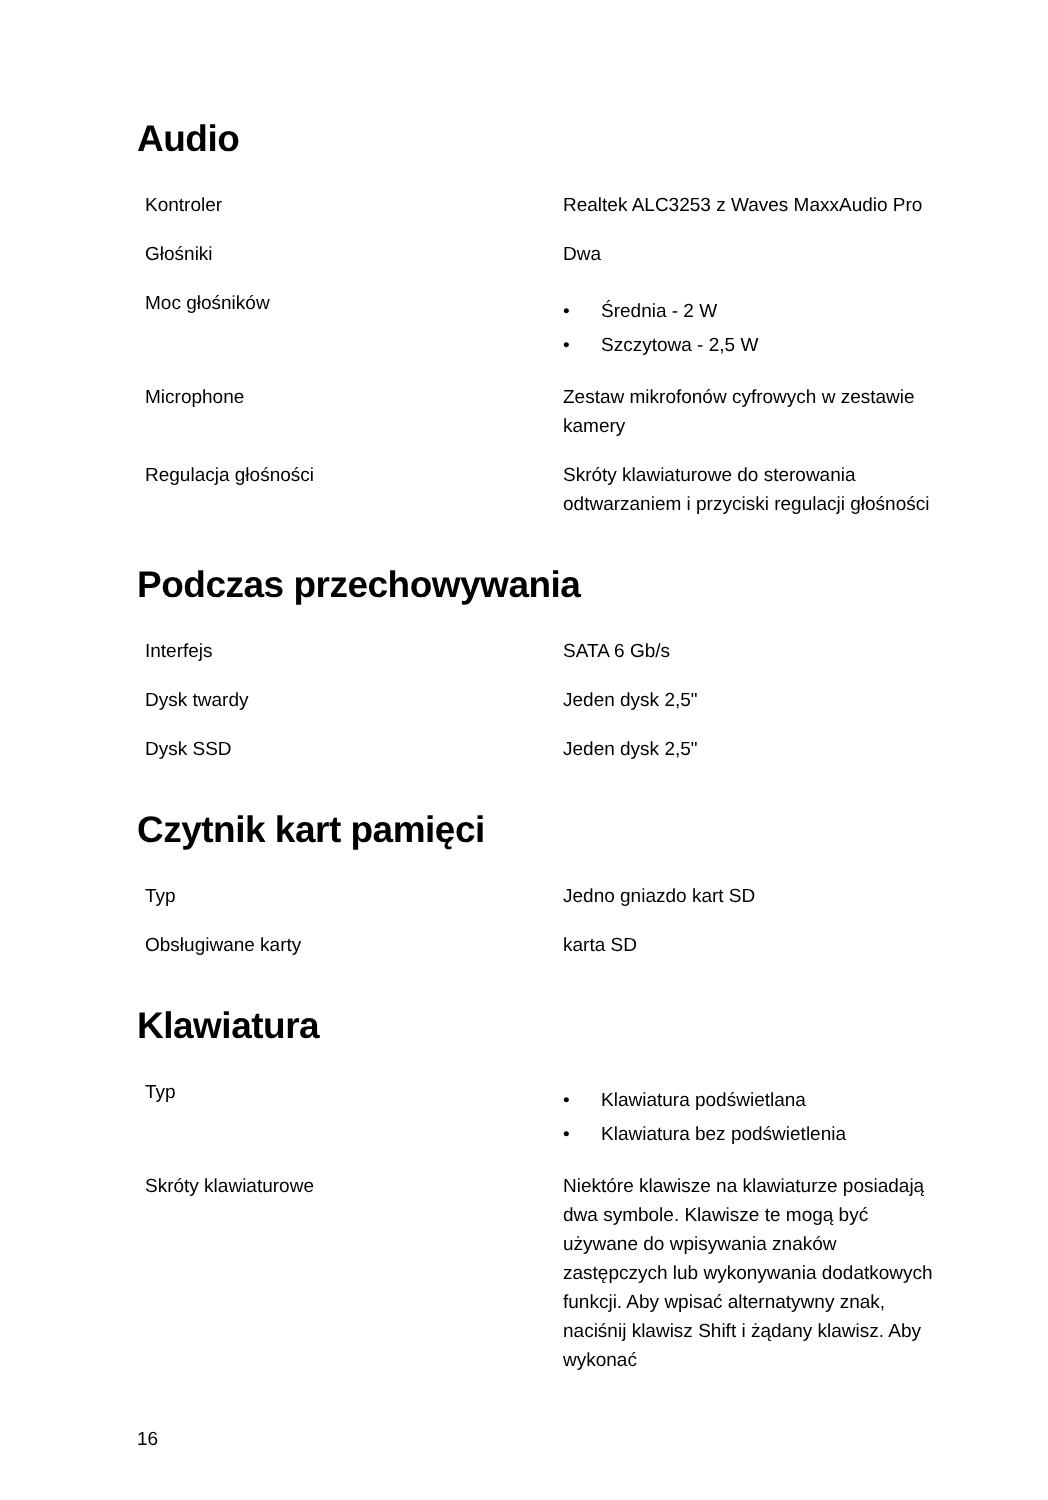Audio
| Kontroler | Realtek ALC3253 z Waves MaxxAudio Pro |
| Głośniki | Dwa |
| Moc głośników | • Średnia - 2 W • Szczytowa - 2,5 W |
| Microphone | Zestaw mikrofonów cyfrowych w zestawie kamery |
| Regulacja głośności | Skróty klawiaturowe do sterowania odtwarzaniem i przyciski regulacji głośności |
Podczas przechowywania
| Interfejs | SATA 6 Gb/s |
| Dysk twardy | Jeden dysk 2,5" |
| Dysk SSD | Jeden dysk 2,5" |
Czytnik kart pamięci
| Typ | Jedno gniazdo kart SD |
| Obsługiwane karty | karta SD |
Klawiatura
| Typ | • Klawiatura podświetlana • Klawiatura bez podświetlenia |
| Skróty klawiaturowe | Niektóre klawisze na klawiaturze posiadają dwa symbole. Klawisze te mogą być używane do wpisywania znaków zastępczych lub wykonywania dodatkowych funkcji. Aby wpisać alternatywny znak, naciśnij klawisz Shift i żądany klawisz. Aby wykonać |
16